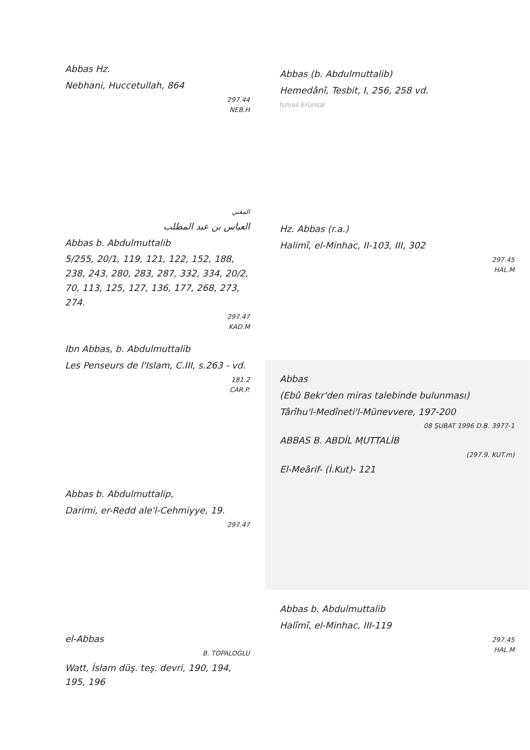Abbas Hz.
Nebhani, Huccetullah, 864
297.44
NEB.H
المغني
العباس بن عبد المطلب
Abbas b. Abdulmuttalib
5/255, 20/1, 119, 121, 122, 152, 188, 238, 243, 280, 283, 287, 332, 334, 20/2, 70, 113, 125, 127, 136, 177, 268, 273, 274.
297.47
KAD.M
Ibn Abbas, b. Abdulmuttalib
Les Penseurs de l'Islam, C.III, s.263 - vd.
181.2
CAR.P.
Abbas b. Abdulmuttalip,
Darimi, er-Redd ale'l-Cehmiyye, 19.
297.47
el-Abbas
B. TOPALOGLU
Watt, İslam düş. teş. devri, 190, 194, 195, 196
Abbas (b. Abdulmuttalib)
Hemedânî, Tesbit, I, 256, 258 vd.
İsmail Erünsal
Hz. Abbas (r.a.)
Halimî, el-Minhac, II-103, III, 302
297.45
HAL.M
Abbas
(Ebû Bekr'den miras talebinde bulunması)
Târîhu'l-Medîneti'l-Münevvere, 197-200
08 ŞUBAT 1996 D.B. 3977-1
ABBAS B. ABDİL MUTTALİB
(297.9. KUT.m)
El-Meârif- (İ.Kut)- 121
Abbas b. Abdulmuttalib
Halîmî, el-Minhac, III-119
297.45
HAL.M